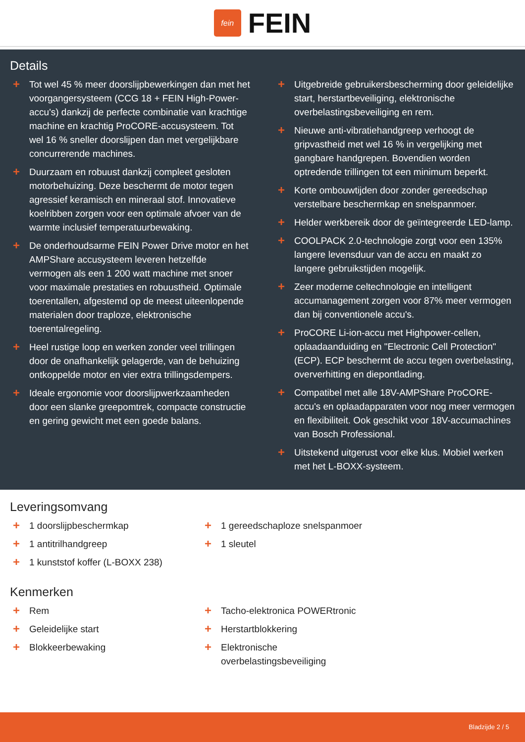fein
FEIN
Details
+ Tot wel 45 % meer doorslijpbewerkingen dan met het voorgangersysteem (CCG 18 + FEIN High-Power-accu's) dankzij de perfecte combinatie van krachtige machine en krachtig ProCORE-accusysteem. Tot wel 16 % sneller doorslijpen dan met vergelijkbare concurrerende machines.
+ Duurzaam en robuust dankzij compleet gesloten motorbehuizing. Deze beschermt de motor tegen agressief keramisch en mineraal stof. Innovatieve koelribben zorgen voor een optimale afvoer van de warmte inclusief temperatuurbewaking.
+ De onderhoudsarme FEIN Power Drive motor en het AMPShare accusysteem leveren hetzelfde vermogen als een 1 200 watt machine met snoer voor maximale prestaties en robuustheid. Optimale toerentallen, afgestemd op de meest uiteenlopende materialen door traploze, elektronische toerentalregeling.
+ Heel rustige loop en werken zonder veel trillingen door de onafhankelijk gelagerde, van de behuizing ontkoppelde motor en vier extra trillingsdempers.
+ Ideale ergonomie voor doorslijpwerkzaamheden door een slanke greepomtrek, compacte constructie en gering gewicht met een goede balans.
+ Uitgebreide gebruikersbescherming door geleidelijke start, herstartbeveiliging, elektronische overbelastingsbeveiliging en rem.
+ Nieuwe anti-vibratiehandgreep verhoogt de gripvastheid met wel 16 % in vergelijking met gangbare handgrepen. Bovendien worden optredende trillingen tot een minimum beperkt.
+ Korte ombouwtijden door zonder gereedschap verstelbare beschermkap en snelspanmoer.
+ Helder werkbereik door de geïntegreerde LED-lamp.
+ COOLPACK 2.0-technologie zorgt voor een 135% langere levensduur van de accu en maakt zo langere gebruikstijden mogelijk.
+ Zeer moderne celtechnologie en intelligent accumanagement zorgen voor 87% meer vermogen dan bij conventionele accu's.
+ ProCORE Li-ion-accu met Highpower-cellen, oplaadaanduiding en "Electronic Cell Protection" (ECP). ECP beschermt de accu tegen overbelasting, oververhitting en diepontlading.
+ Compatibel met alle 18V-AMPShare ProCORE-accu's en oplaadapparaten voor nog meer vermogen en flexibiliteit. Ook geschikt voor 18V-accumachines van Bosch Professional.
+ Uitstekend uitgerust voor elke klus. Mobiel werken met het L-BOXX-systeem.
Leveringsomvang
+ 1 doorslijpbeschermkap
+ 1 gereedschaploze snelspanmoer
+ 1 antitrilhandgreep
+ 1 sleutel
+ 1 kunststof koffer (L-BOXX 238)
Kenmerken
+ Rem
+ Tacho-elektronica POWERtronic
+ Geleidelijke start
+ Herstartblokkering
+ Blokkeerbewaking
+ Elektronische
overbelastingsbeveiliging
Bladzijde 2 / 5